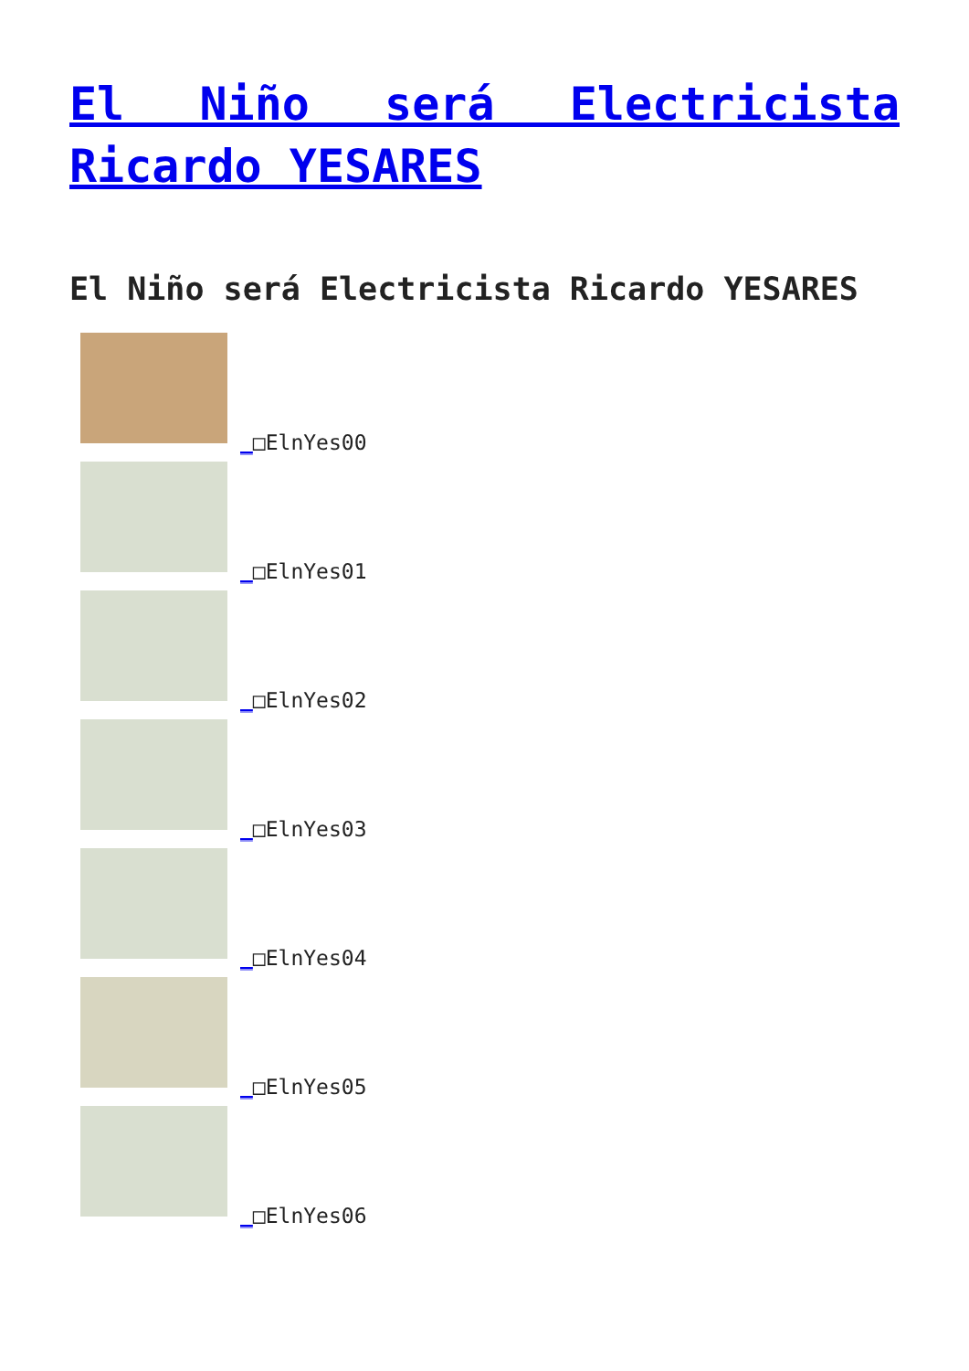El Niño será Electricista Ricardo YESARES
El Niño será Electricista Ricardo YESARES
_□ElnYes00
_□ElnYes01
_□ElnYes02
_□ElnYes03
_□ElnYes04
_□ElnYes05
_□ElnYes06